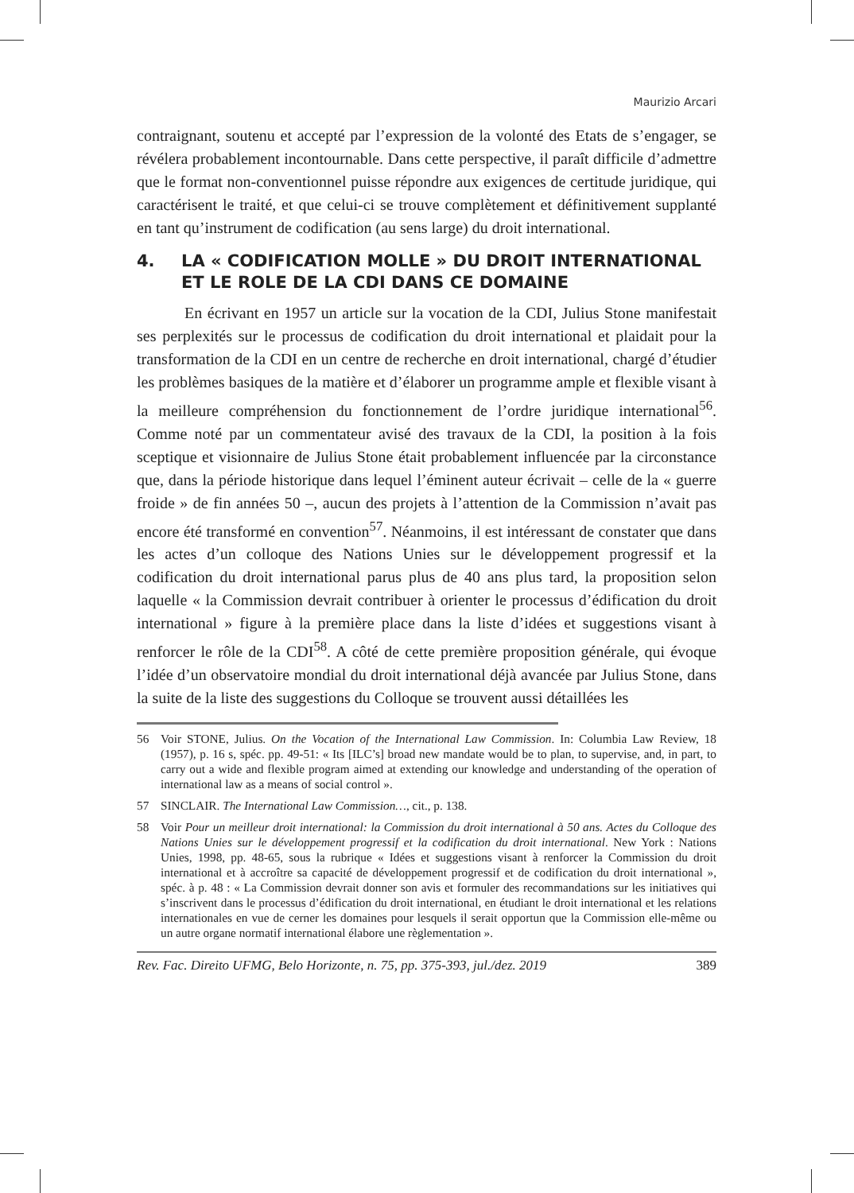Maurizio Arcari
contraignant, soutenu et accepté par l’expression de la volonté des Etats de s’engager, se révélera probablement incontournable. Dans cette perspective, il paraît difficile d’admettre que le format non-conventionnel puisse répondre aux exigences de certitude juridique, qui caractérisent le traité, et que celui-ci se trouve complètement et définitivement supplanté en tant qu’instrument de codification (au sens large) du droit international.
4. LA « CODIFICATION MOLLE » DU DROIT INTERNATIONAL ET LE ROLE DE LA CDI DANS CE DOMAINE
En écrivant en 1957 un article sur la vocation de la CDI, Julius Stone manifestait ses perplexités sur le processus de codification du droit international et plaidait pour la transformation de la CDI en un centre de recherche en droit international, chargé d’étudier les problèmes basiques de la matière et d’élaborer un programme ample et flexible visant à la meilleure compréhension du fonctionnement de l’ordre juridique international<sup>56</sup>. Comme noté par un commentateur avisé des travaux de la CDI, la position à la fois sceptique et visionnaire de Julius Stone était probablement influencée par la circonstance que, dans la période historique dans lequel l’éminent auteur écrivait – celle de la « guerre froide » de fin années 50 –, aucun des projets à l’attention de la Commission n’avait pas encore été transformé en convention<sup>57</sup>. Néanmoins, il est intéressant de constater que dans les actes d’un colloque des Nations Unies sur le développement progressif et la codification du droit international parus plus de 40 ans plus tard, la proposition selon laquelle « la Commission devrait contribuer à orienter le processus d’édification du droit international » figure à la première place dans la liste d’idées et suggestions visant à renforcer le rôle de la CDI<sup>58</sup>. A côté de cette première proposition générale, qui évoque l’idée d’un observatoire mondial du droit international déjà avancée par Julius Stone, dans la suite de la liste des suggestions du Colloque se trouvent aussi détaillées les
56 Voir STONE, Julius. On the Vocation of the International Law Commission. In: Columbia Law Review, 18 (1957), p. 16 s, spéc. pp. 49-51: « Its [ILC’s] broad new mandate would be to plan, to supervise, and, in part, to carry out a wide and flexible program aimed at extending our knowledge and understanding of the operation of international law as a means of social control ».
57 SINCLAIR. The International Law Commission…, cit., p. 138.
58 Voir Pour un meilleur droit international: la Commission du droit international à 50 ans. Actes du Colloque des Nations Unies sur le développement progressif et la codification du droit international. New York : Nations Unies, 1998, pp. 48-65, sous la rubrique « Idées et suggestions visant à renforcer la Commission du droit international et à accroître sa capacité de développement progressif et de codification du droit international », spéc. à p. 48 : « La Commission devrait donner son avis et formuler des recommandations sur les initiatives qui s’inscrivent dans le processus d’édification du droit international, en étudiant le droit international et les relations internationales en vue de cerner les domaines pour lesquels il serait opportun que la Commission elle-même ou un autre organe normatif international élabore une règlementation ».
Rev. Fac. Direito UFMG, Belo Horizonte, n. 75, pp. 375-393, jul./dez. 2019 389